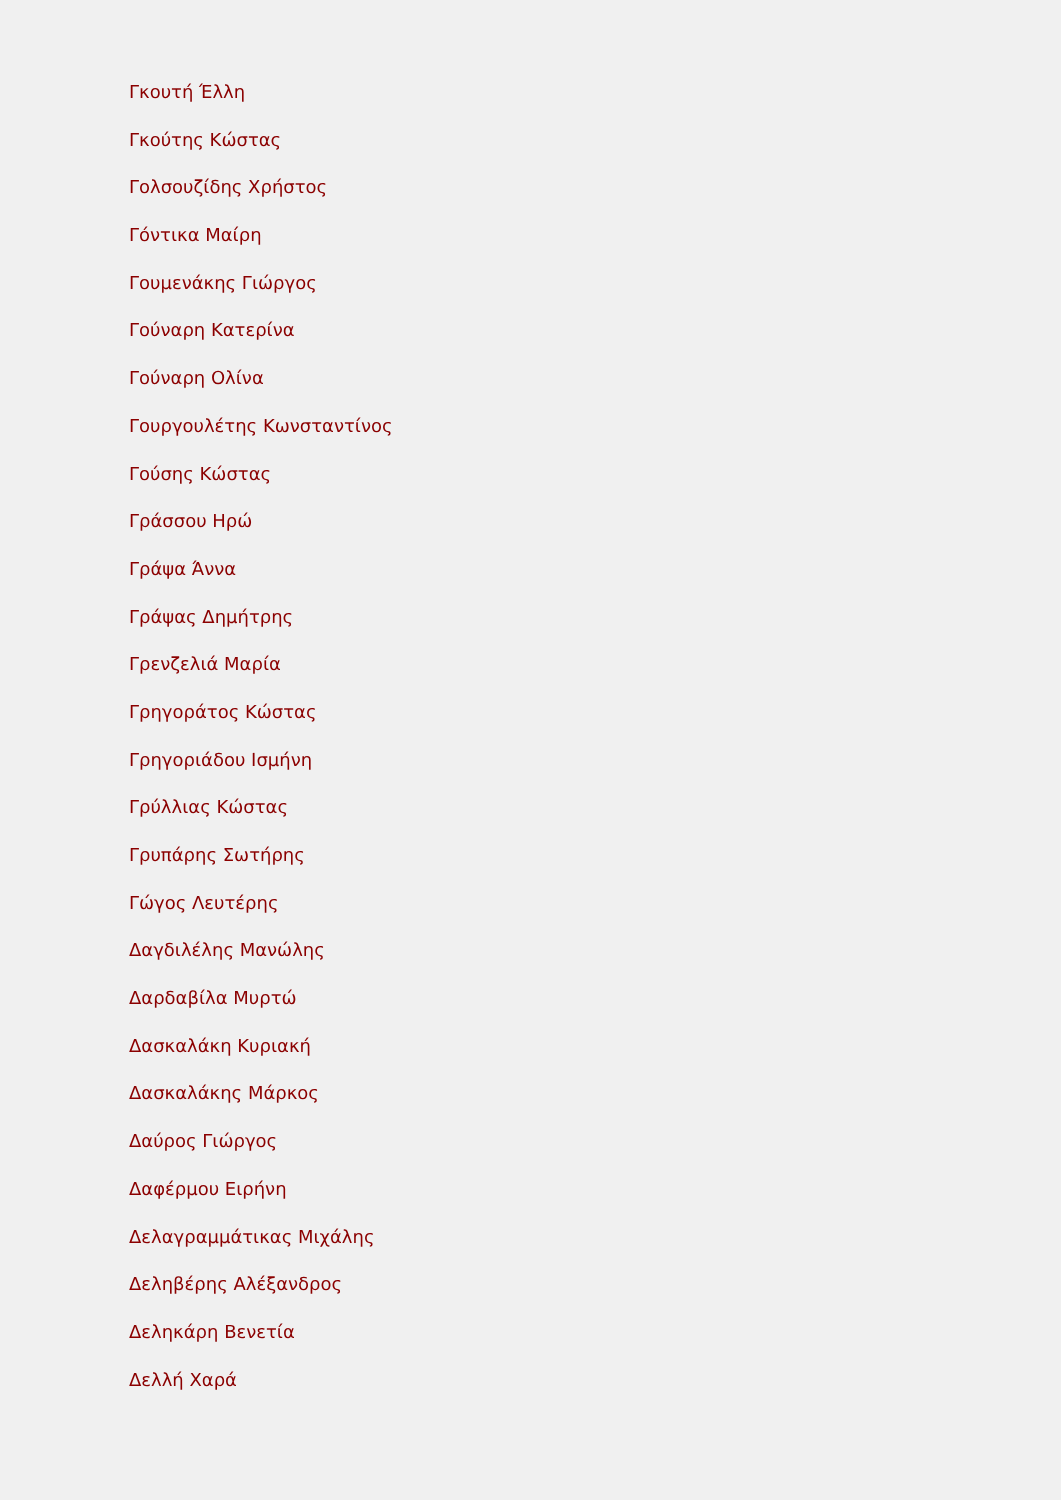Γκουτή Έλλη
Γκούτης Κώστας
Γολσουζίδης Χρήστος
Γόντικα Μαίρη
Γουμενάκης Γιώργος
Γούναρη Κατερίνα
Γούναρη Ολίνα
Γουργουλέτης Κωνσταντίνος
Γούσης Κώστας
Γράσσου Ηρώ
Γράψα Άννα
Γράψας Δημήτρης
Γρενζελιά Μαρία
Γρηγοράτος Κώστας
Γρηγοριάδου Ισμήνη
Γρύλλιας Κώστας
Γρυπάρης Σωτήρης
Γώγος Λευτέρης
Δαγδιλέλης Μανώλης
Δαρδαβίλα Μυρτώ
Δασκαλάκη Κυριακή
Δασκαλάκης Μάρκος
Δαύρος Γιώργος
Δαφέρμου Ειρήνη
Δελαγραμμάτικας Μιχάλης
Δεληβέρης Αλέξανδρος
Δεληκάρη Βενετία
Δελλή Χαρά